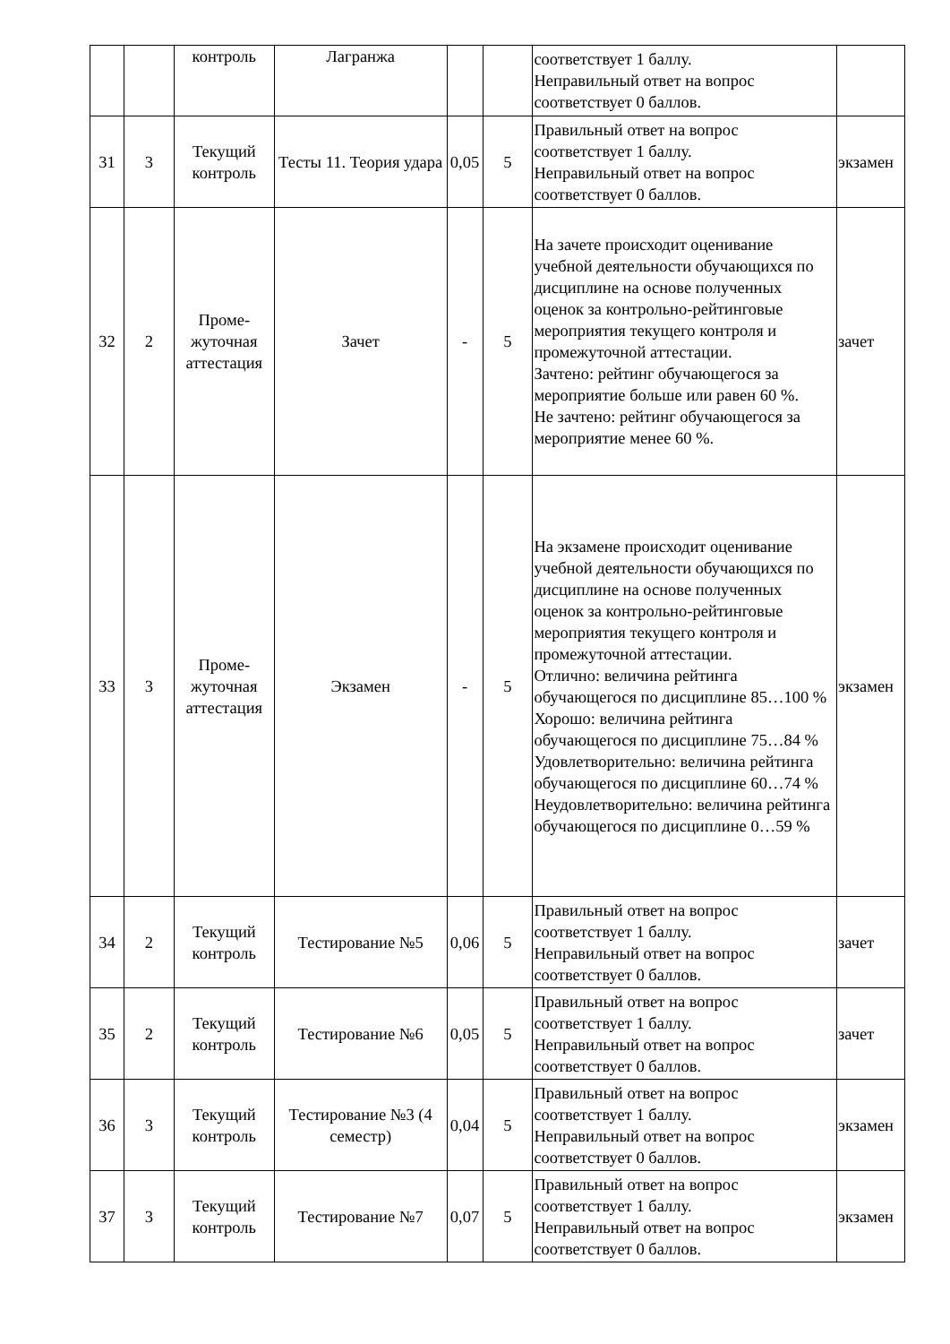| | | контроль | Лагранжа | | | соответствует 1 баллу. Неправильный ответ на вопрос соответствует 0 баллов. | |
| 31 | 3 | Текущий контроль | Тесты 11. Теория удара | 0,05 | 5 | Правильный ответ на вопрос соответствует 1 баллу. Неправильный ответ на вопрос соответствует 0 баллов. | экзамен |
| 32 | 2 | Проме- жуточная аттестация | Зачет | - | 5 | На зачете происходит оценивание учебной деятельности обучающихся по дисциплине на основе полученных оценок за контрольно-рейтинговые мероприятия текущего контроля и промежуточной аттестации. Зачтено: рейтинг обучающегося за мероприятие больше или равен 60 %. Не зачтено: рейтинг обучающегося за мероприятие менее 60 %. | зачет |
| 33 | 3 | Проме- жуточная аттестация | Экзамен | - | 5 | На экзамене происходит оценивание учебной деятельности обучающихся по дисциплине на основе полученных оценок за контрольно-рейтинговые мероприятия текущего контроля и промежуточной аттестации. Отлично: величина рейтинга обучающегося по дисциплине 85…100 % Хорошо: величина рейтинга обучающегося по дисциплине 75…84 % Удовлетворительно: величина рейтинга обучающегося по дисциплине 60…74 % Неудовлетворительно: величина рейтинга обучающегося по дисциплине 0…59 % | экзамен |
| 34 | 2 | Текущий контроль | Тестирование №5 | 0,06 | 5 | Правильный ответ на вопрос соответствует 1 баллу. Неправильный ответ на вопрос соответствует 0 баллов. | зачет |
| 35 | 2 | Текущий контроль | Тестирование №6 | 0,05 | 5 | Правильный ответ на вопрос соответствует 1 баллу. Неправильный ответ на вопрос соответствует 0 баллов. | зачет |
| 36 | 3 | Текущий контроль | Тестирование №3 (4 семестр) | 0,04 | 5 | Правильный ответ на вопрос соответствует 1 баллу. Неправильный ответ на вопрос соответствует 0 баллов. | экзамен |
| 37 | 3 | Текущий контроль | Тестирование №7 | 0,07 | 5 | Правильный ответ на вопрос соответствует 1 баллу. Неправильный ответ на вопрос соответствует 0 баллов. | экзамен |